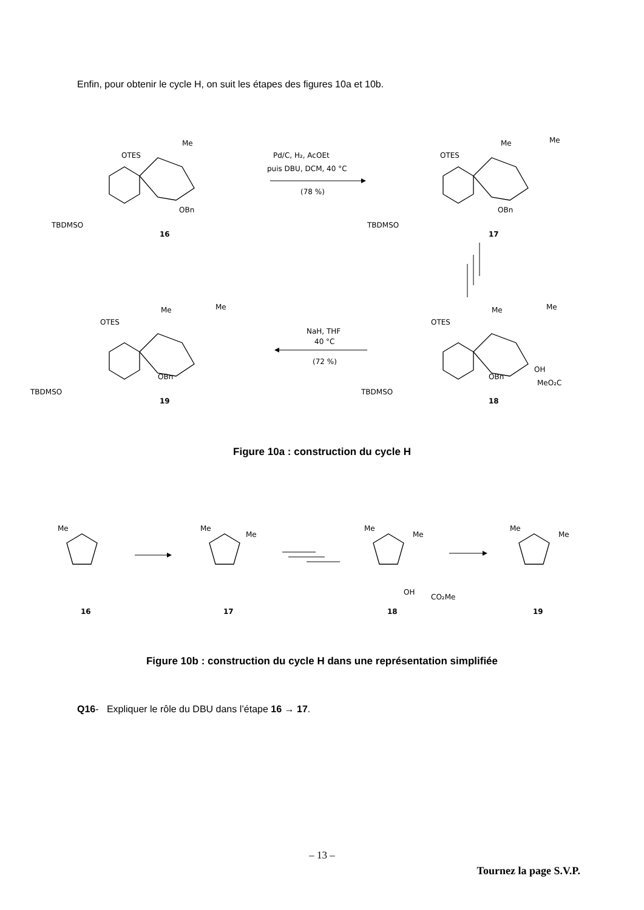Enfin, pour obtenir le cycle H, on suit les étapes des figures 10a et 10b.
Pd/C, H₂, AcOEt
puis DBU, DCM, 40 °C
(78 %)
NaH, THF
40 °C
(72 %)
TBDMSO
OTES
Me
OBn
TBDMSO
OTES
Me
Me
OBn
TBDMSO
OTES
Me
Me
OBn
TBDMSO
OTES
Me
Me
OBn
OH
MeO₂C
16
17
19
18
Figure 10a : construction du cycle H
Me
Me
Me
Me
Me
Me
Me
OH
CO₂Me
16
17
18
19
Figure 10b : construction du cycle H dans une représentation simplifiée
Q16- Expliquer le rôle du DBU dans l’étape 16 → 17.
– 13 –
Tournez la page S.V.P.